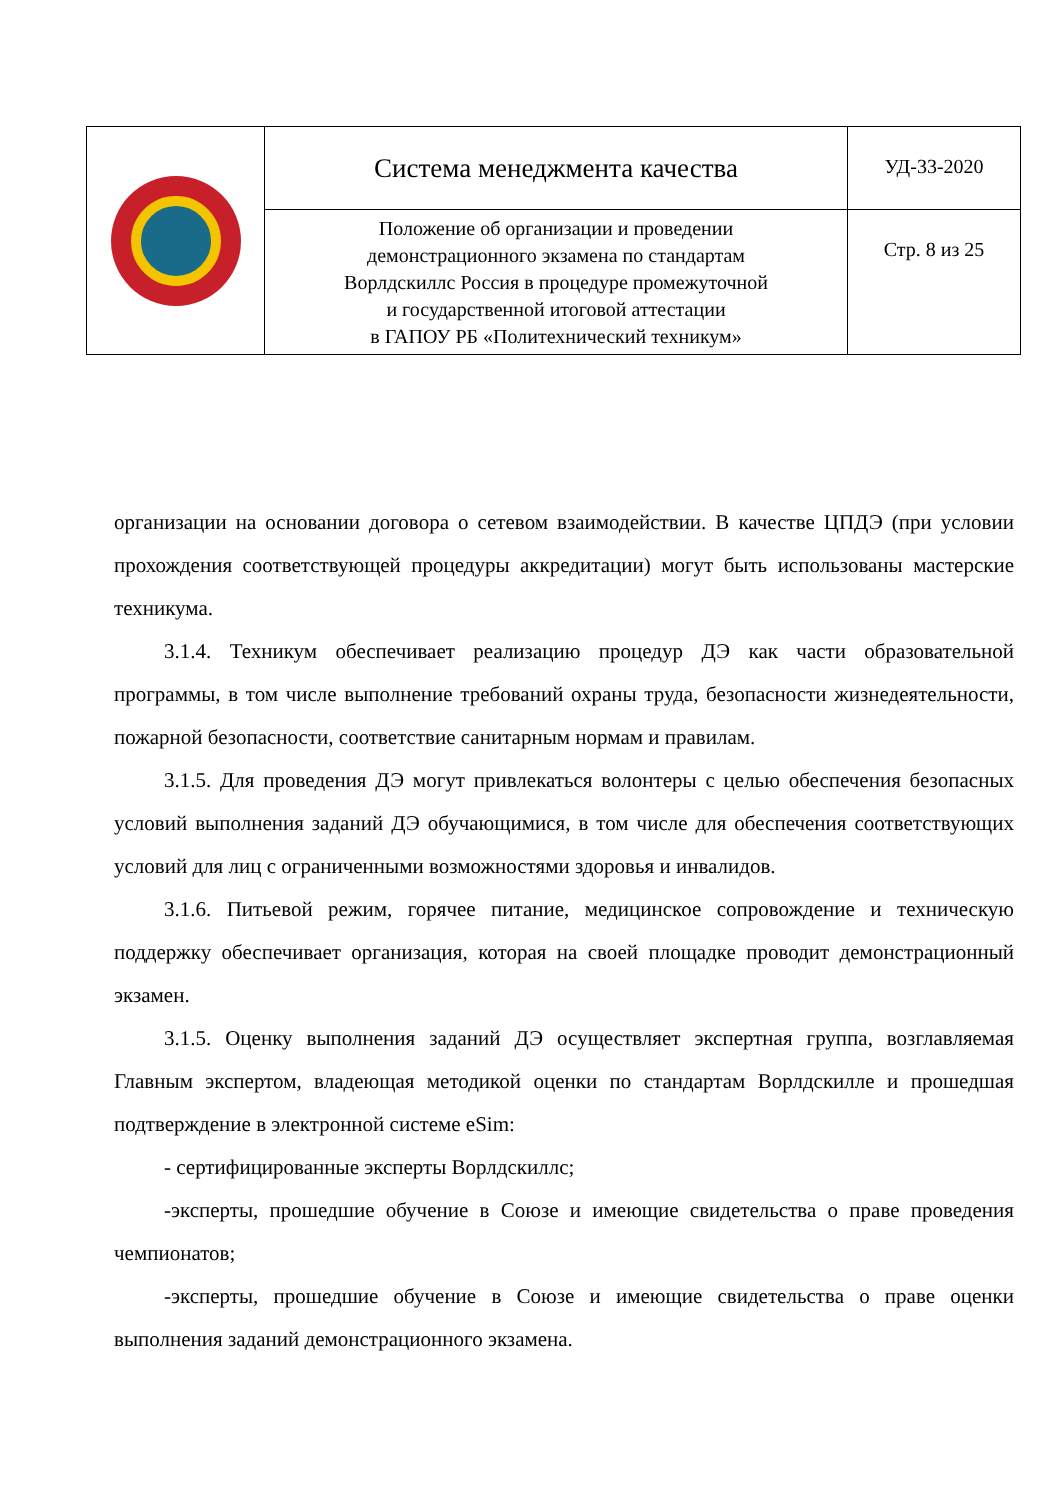| | Система менеджмента качества | УД-33-2020 |
| | Положение об организации и проведении демонстрационного экзамена по стандартам Ворлдскиллс Россия в процедуре промежуточной и государственной итоговой аттестации в ГАПОУ РБ «Политехнический техникум» | Стр. 8 из 25 |
организации на основании договора о сетевом взаимодействии. В качестве ЦПДЭ (при условии прохождения соответствующей процедуры аккредитации) могут быть использованы мастерские техникума.
3.1.4. Техникум обеспечивает реализацию процедур ДЭ как части образовательной программы, в том числе выполнение требований охраны труда, безопасности жизнедеятельности, пожарной безопасности, соответствие санитарным нормам и правилам.
3.1.5. Для проведения ДЭ могут привлекаться волонтеры с целью обеспечения безопасных условий выполнения заданий ДЭ обучающимися, в том числе для обеспечения соответствующих условий для лиц с ограниченными возможностями здоровья и инвалидов.
3.1.6. Питьевой режим, горячее питание, медицинское сопровождение и техническую поддержку обеспечивает организация, которая на своей площадке проводит демонстрационный экзамен.
3.1.5. Оценку выполнения заданий ДЭ осуществляет экспертная группа, возглавляемая Главным экспертом, владеющая методикой оценки по стандартам Ворлдскилле и прошедшая подтверждение в электронной системе eSim:
- сертифицированные эксперты Ворлдскиллс;
-эксперты, прошедшие обучение в Союзе и имеющие свидетельства о праве проведения чемпионатов;
-эксперты, прошедшие обучение в Союзе и имеющие свидетельства о праве оценки выполнения заданий демонстрационного экзамена.